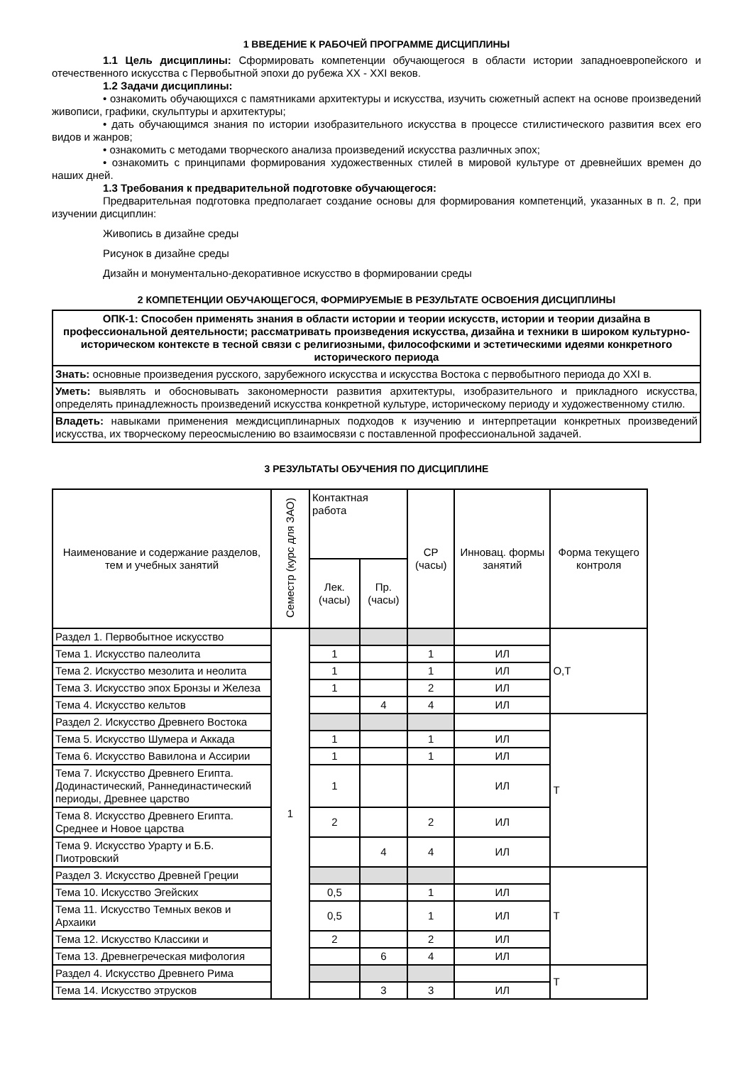1 ВВЕДЕНИЕ К РАБОЧЕЙ ПРОГРАММЕ ДИСЦИПЛИНЫ
1.1 Цель дисциплины: Сформировать компетенции обучающегося в области истории западноевропейского и отечественного искусства с Первобытной эпохи до рубежа XX - XXI веков.
1.2 Задачи дисциплины:
• ознакомить обучающихся с памятниками архитектуры и искусства, изучить сюжетный аспект на основе произведений живописи, графики, скульптуры и архитектуры;
• дать обучающимся знания по истории изобразительного искусства в процессе стилистического развития всех его видов и жанров;
• ознакомить с методами творческого анализа произведений искусства различных эпох;
• ознакомить с принципами формирования художественных стилей в мировой культуре от древнейших времен до наших дней.
1.3 Требования к предварительной подготовке обучающегося:
Предварительная подготовка предполагает создание основы для формирования компетенций, указанных в п. 2, при изучении дисциплин:
Живопись в дизайне среды
Рисунок в дизайне среды
Дизайн и монументально-декоративное искусство в формировании среды
2 КОМПЕТЕНЦИИ ОБУЧАЮЩЕГОСЯ, ФОРМИРУЕМЫЕ В РЕЗУЛЬТАТЕ ОСВОЕНИЯ ДИСЦИПЛИНЫ
| ОПК-1: Способен применять знания в области истории и теории искусств, истории и теории дизайна в профессиональной деятельности; рассматривать произведения искусства, дизайна и техники в широком культурно-историческом контексте в тесной связи с религиозными, философскими и эстетическими идеями конкретного исторического периода |
| Знать: основные произведения русского, зарубежного искусства и искусства Востока с первобытного периода до XXI в. |
| Уметь: выявлять и обосновывать закономерности развития архитектуры, изобразительного и прикладного искусства, определять принадлежность произведений искусства конкретной культуре, историческому периоду и художественному стилю. |
| Владеть: навыками применения междисциплинарных подходов к изучению и интерпретации конкретных произведений искусства, их творческому переосмыслению во взаимосвязи с поставленной профессиональной задачей. |
3 РЕЗУЛЬТАТЫ ОБУЧЕНИЯ ПО ДИСЦИПЛИНЕ
| Наименование и содержание разделов, тем и учебных занятий | Семестр (курс для ЗАО) | Контактная работа | | СР (часы) | Инновац. формы занятий | Форма текущего контроля |
| --- | --- | --- | --- | --- | --- | --- |
| | | Лек. (часы) | Пр. (часы) | | | |
| Раздел 1. Первобытное искусство | 1 | | | | | О,Т |
| Тема 1. Искусство палеолита | | 1 | | 1 | ИЛ | |
| Тема 2. Искусство мезолита и неолита | | 1 | | 1 | ИЛ | |
| Тема 3. Искусство эпох Бронзы и Железа | | 1 | | 2 | ИЛ | |
| Тема 4. Искусство кельтов | | | 4 | 4 | ИЛ | |
| Раздел 2. Искусство Древнего Востока | | | | | | Т |
| Тема 5. Искусство Шумера и Аккада | | 1 | | 1 | ИЛ | |
| Тема 6. Искусство Вавилона и Ассирии | | 1 | | 1 | ИЛ | |
| Тема 7. Искусство Древнего Египта. Додинастический, Раннединастический периоды, Древнее царство | | 1 | | | ИЛ | |
| Тема 8. Искусство Древнего Египта. Среднее и Новое царства | | 2 | | 2 | ИЛ | |
| Тема 9. Искусство Урарту и Б.Б. Пиотровский | | | 4 | 4 | ИЛ | |
| Раздел 3. Искусство Древней Греции | | | | | | Т |
| Тема 10. Искусство Эгейских | | 0,5 | | 1 | ИЛ | |
| Тема 11. Искусство Темных веков и Архаики | | 0,5 | | 1 | ИЛ | |
| Тема 12. Искусство Классики и | | 2 | | 2 | ИЛ | |
| Тема 13. Древнегреческая мифология | | | 6 | 4 | ИЛ | |
| Раздел 4. Искусство Древнего Рима | | | | | | Т |
| Тема 14. Искусство этрусков | | | 3 | 3 | ИЛ | |